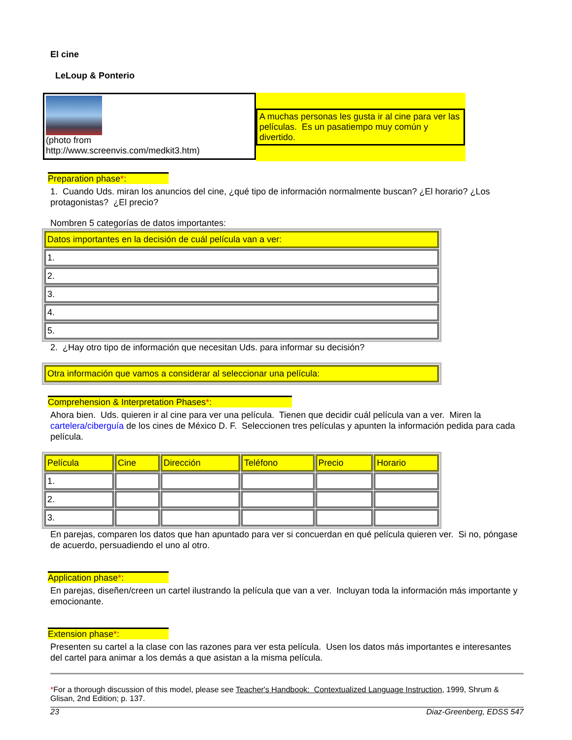El cine
LeLoup & Ponterio
(photo from
http://www.screenvis.com/medkit3.htm)
A muchas personas les gusta ir al cine para ver las películas. Es un pasatiempo muy común y divertido.
Preparation phase*:
1. Cuando Uds. miran los anuncios del cine, ¿qué tipo de información normalmente buscan? ¿El horario? ¿Los protagonistas? ¿El precio?
Nombren 5 categorías de datos importantes:
| Datos importantes en la decisión de cuál película van a ver: |
| 1. |
| 2. |
| 3. |
| 4. |
| 5. |
2. ¿Hay otro tipo de información que necesitan Uds. para informar su decisión?
| Otra información que vamos a considerar al seleccionar una película: |
Comprehension & Interpretation Phases*:
Ahora bien. Uds. quieren ir al cine para ver una película. Tienen que decidir cuál película van a ver. Miren la cartelera/ciberguía de los cines de México D. F. Seleccionen tres películas y apunten la información pedida para cada película.
| Película | Cine | Dirección | Teléfono | Precio | Horario |
| 1. | | | | | |
| 2. | | | | | |
| 3. | | | | | |
En parejas, comparen los datos que han apuntado para ver si concuerdan en qué película quieren ver. Si no, póngase de acuerdo, persuadiendo el uno al otro.
Application phase*:
En parejas, diseñen/creen un cartel ilustrando la película que van a ver. Incluyan toda la información más importante y emocionante.
Extension phase*:
Presenten su cartel a la clase con las razones para ver esta película. Usen los datos más importantes e interesantes del cartel para animar a los demás a que asistan a la misma película.
*For a thorough discussion of this model, please see Teacher's Handbook: Contextualized Language Instruction, 1999, Shrum & Glisan, 2nd Edition; p. 137.
23 Diaz-Greenberg, EDSS 547